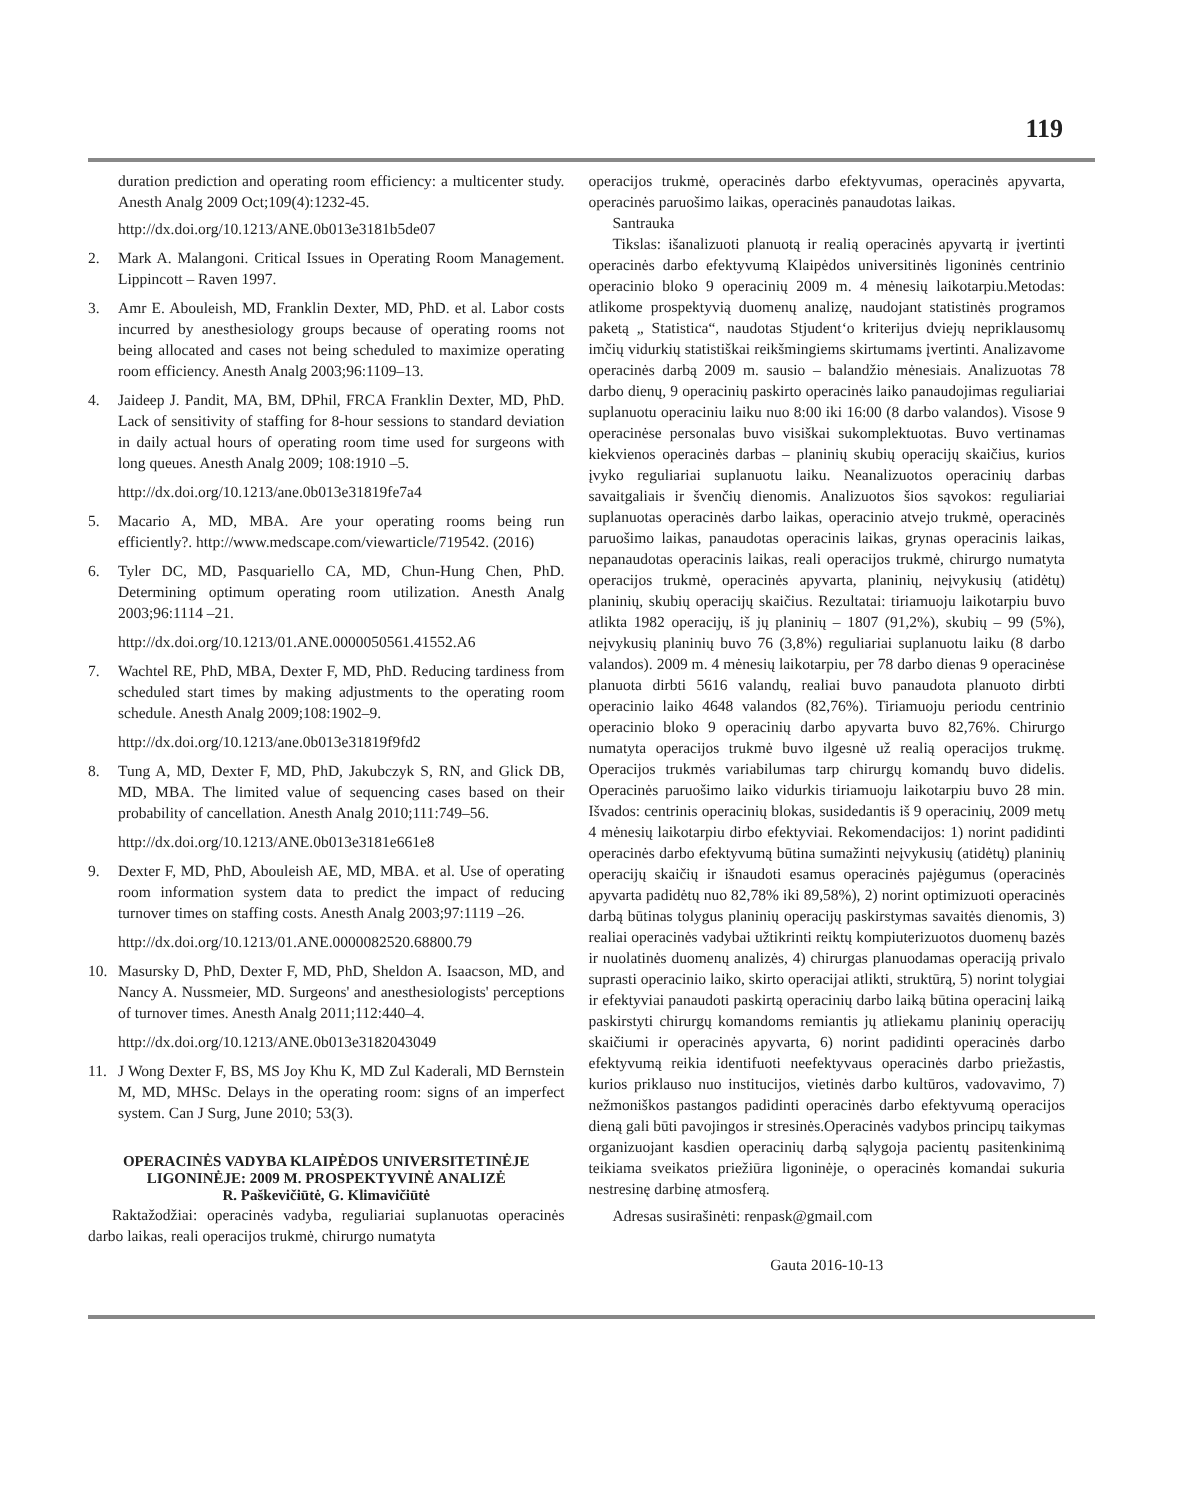119
duration prediction and operating room efficiency: a multicenter study. Anesth Analg 2009 Oct;109(4):1232-45.
http://dx.doi.org/10.1213/ANE.0b013e3181b5de07
2. Mark A. Malangoni. Critical Issues in Operating Room Management. Lippincott – Raven 1997.
3. Amr E. Abouleish, MD, Franklin Dexter, MD, PhD. et al. Labor costs incurred by anesthesiology groups because of operating rooms not being allocated and cases not being scheduled to maximize operating room efficiency. Anesth Analg 2003;96:1109–13.
4. Jaideep J. Pandit, MA, BM, DPhil, FRCA Franklin Dexter, MD, PhD. Lack of sensitivity of staffing for 8-hour sessions to standard deviation in daily actual hours of operating room time used for surgeons with long queues. Anesth Analg 2009; 108:1910 –5.
http://dx.doi.org/10.1213/ane.0b013e31819fe7a4
5. Macario A, MD, MBA. Are your operating rooms being run efficiently?. http://www.medscape.com/viewarticle/719542. (2016)
6. Tyler DC, MD, Pasquariello CA, MD, Chun-Hung Chen, PhD. Determining optimum operating room utilization. Anesth Analg 2003;96:1114 –21.
http://dx.doi.org/10.1213/01.ANE.0000050561.41552.A6
7. Wachtel RE, PhD, MBA, Dexter F, MD, PhD. Reducing tardiness from scheduled start times by making adjustments to the operating room schedule. Anesth Analg 2009;108:1902–9.
http://dx.doi.org/10.1213/ane.0b013e31819f9fd2
8. Tung A, MD, Dexter F, MD, PhD, Jakubczyk S, RN, and Glick DB, MD, MBA. The limited value of sequencing cases based on their probability of cancellation. Anesth Analg 2010;111:749–56.
http://dx.doi.org/10.1213/ANE.0b013e3181e661e8
9. Dexter F, MD, PhD, Abouleish AE, MD, MBA. et al. Use of operating room information system data to predict the impact of reducing turnover times on staffing costs. Anesth Analg 2003;97:1119 –26.
http://dx.doi.org/10.1213/01.ANE.0000082520.68800.79
10. Masursky D, PhD, Dexter F, MD, PhD, Sheldon A. Isaacson, MD, and Nancy A. Nussmeier, MD. Surgeons' and anesthesiologists' perceptions of turnover times. Anesth Analg 2011;112:440–4.
http://dx.doi.org/10.1213/ANE.0b013e3182043049
11. J Wong Dexter F, BS, MS Joy Khu K, MD Zul Kaderali, MD Bernstein M, MD, MHSc. Delays in the operating room: signs of an imperfect system. Can J Surg, June 2010; 53(3).
OPERACINĖS VADYBA KLAIPĖDOS UNIVERSITETINĖJE LIGONINĖJE: 2009 M. PROSPEKTYVINĖ ANALIZĖ
R. Paškevičiūtė, G. Klimavičiūtė
Raktažodžiai: operacinės vadyba, reguliariai suplanuotas operacinės darbo laikas, reali operacijos trukmė, chirurgo numatyta
operacijos trukmė, operacinės darbo efektyvumas, operacinės apyvarta, operacinės paruošimo laikas, operacinės panaudotas laikas.
Santrauka
Tikslas: išanalizuoti planuotą ir realią operacinės apyvartą ir įvertinti operacinės darbo efektyvumą Klaipėdos universitinės ligoninės centrinio operacinio bloko 9 operacinių 2009 m. 4 mėnesių laikotarpiu.Metodas: atlikome prospektyvią duomenų analizę, naudojant statistinės programos paketą „ Statistica“, naudotas Stjudent‘o kriterijus dviejų nepriklausomų imčių vidurkių statistiškai reikšmingiems skirtumams įvertinti. Analizavome operacinės darbą 2009 m. sausio – balandžio mėnesiais. Analizuotas 78 darbo dienų, 9 operacinių paskirto operacinės laiko panaudojimas reguliariai suplanuotu operaciniu laiku nuo 8:00 iki 16:00 (8 darbo valandos). Visose 9 operacinėse personalas buvo visiškai sukomplektuotas. Buvo vertinamas kiekvienos operacinės darbas – planinių skubių operacijų skaičius, kurios įvyko reguliariai suplanuotu laiku. Neanalizuotos operacinių darbas savaitgaliais ir švenčių dienomis. Analizuotos šios sąvokos: reguliariai suplanuotas operacinės darbo laikas, operacinio atvejo trukmė, operacinės paruošimo laikas, panaudotas operacinis laikas, grynas operacinis laikas, nepanaudotas operacinis laikas, reali operacijos trukmė, chirurgo numatyta operacijos trukmė, operacinės apyvarta, planinių, neįvykusių (atidėtų) planinių, skubių operacijų skaičius. Rezultatai: tiriamuoju laikotarpiu buvo atlikta 1982 operacijų, iš jų planinių – 1807 (91,2%), skubių – 99 (5%), neįvykusių planinių buvo 76 (3,8%) reguliariai suplanuotu laiku (8 darbo valandos). 2009 m. 4 mėnesių laikotarpiu, per 78 darbo dienas 9 operacinėse planuota dirbti 5616 valandų, realiai buvo panaudota planuoto dirbti operacinio laiko 4648 valandos (82,76%). Tiriamuoju periodu centrinio operacinio bloko 9 operacinių darbo apyvarta buvo 82,76%. Chirurgo numatyta operacijos trukmė buvo ilgesnė už realią operacijos trukmę. Operacijos trukmės variabilumas tarp chirurgų komandų buvo didelis. Operacinės paruošimo laiko vidurkis tiriamuoju laikotarpiu buvo 28 min. Išvados: centrinis operacinių blokas, susidedantis iš 9 operacinių, 2009 metų 4 mėnesių laikotarpiu dirbo efektyviai. Rekomendacijos: 1) norint padidinti operacinės darbo efektyvumą būtina sumažinti neįvykusių (atidėtų) planinių operacijų skaičių ir išnaudoti esamus operacinės pajėgumus (operacinės apyvarta padidėtų nuo 82,78% iki 89,58%), 2) norint optimizuoti operacinės darbą būtinas tolygus planinių operacijų paskirstymas savaitės dienomis, 3) realiai operacinės vadybai užtikrinti reiktų kompiuterizuotos duomenų bazės ir nuolatinės duomenų analizės, 4) chirurgas planuodamas operaciją privalo suprasti operacinio laiko, skirto operacijai atlikti, struktūrą, 5) norint tolygiai ir efektyviai panaudoti paskirtą operacinių darbo laiką būtina operacinį laiką paskirstyti chirurgų komandoms remiantis jų atliekamu planinių operacijų skaičiumi ir operacinės apyvarta, 6) norint padidinti operacinės darbo efektyvumą reikia identifuoti neefektyvaus operacinės darbo priežastis, kurios priklauso nuo institucijos, vietinės darbo kultūros, vadovavimo, 7) nežmoniškos pastangos padidinti operacinės darbo efektyvumą operacijos dieną gali būti pavojingos ir stresinės.Operacinės vadybos principų taikymas organizuojant kasdien operacinių darbą sąlygoja pacientų pasitenkinimą teikiama sveikatos priežiūra ligoninėje, o operacinės komandai sukuria nestresinę darbinę atmosferą.
Adresas susirašinėti: renpask@gmail.com
Gauta 2016-10-13